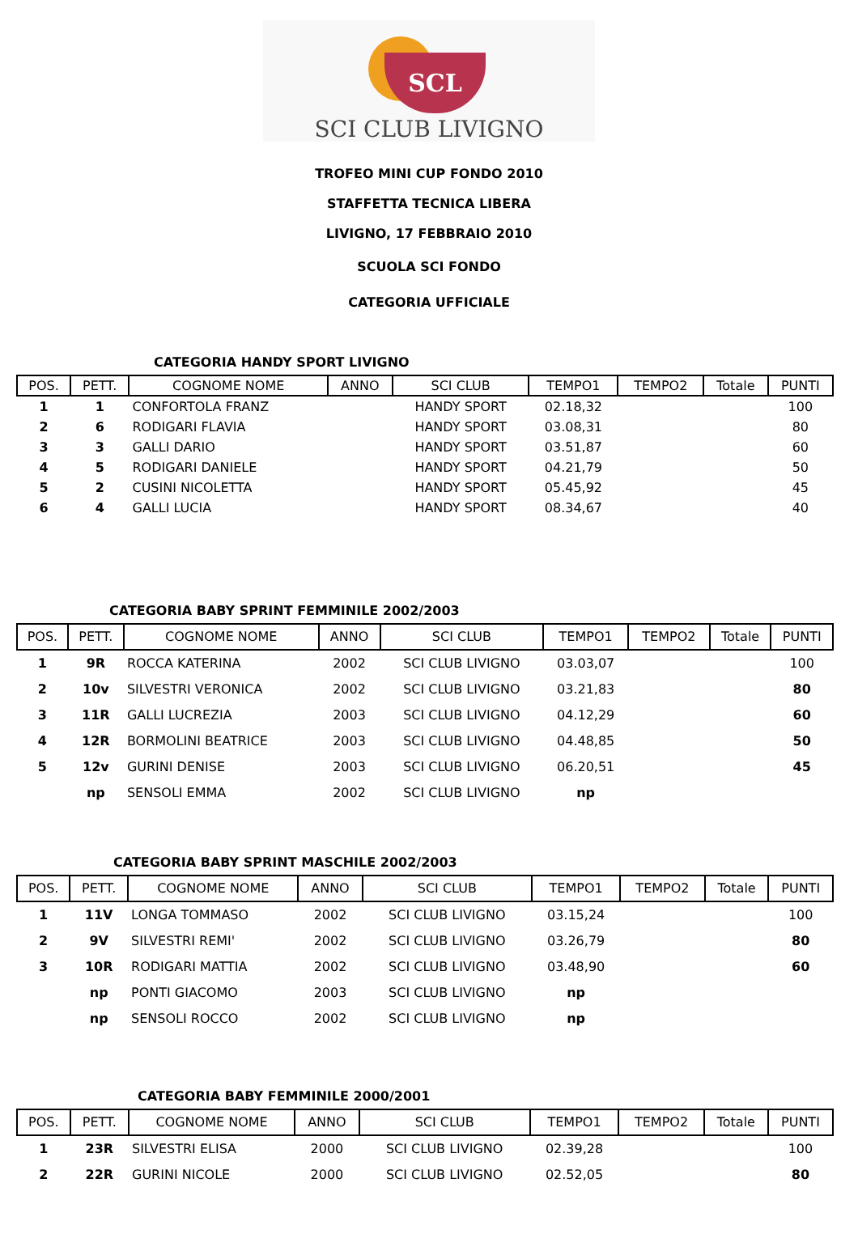SCL
SCI CLUB LIVIGNO
TROFEO MINI CUP FONDO 2010
STAFFETTA TECNICA LIBERA
LIVIGNO, 17 FEBBRAIO 2010
SCUOLA SCI FONDO
CATEGORIA UFFICIALE
CATEGORIA HANDY SPORT LIVIGNO
| POS. | PETT. | COGNOME NOME | ANNO | SCI CLUB | TEMPO1 | TEMPO2 | Totale | PUNTI |
| --- | --- | --- | --- | --- | --- | --- | --- | --- |
| 1 | 1 | CONFORTOLA FRANZ | | HANDY SPORT | 02.18,32 | | | 100 |
| 2 | 6 | RODIGARI FLAVIA | | HANDY SPORT | 03.08,31 | | | 80 |
| 3 | 3 | GALLI DARIO | | HANDY SPORT | 03.51,87 | | | 60 |
| 4 | 5 | RODIGARI DANIELE | | HANDY SPORT | 04.21,79 | | | 50 |
| 5 | 2 | CUSINI NICOLETTA | | HANDY SPORT | 05.45,92 | | | 45 |
| 6 | 4 | GALLI LUCIA | | HANDY SPORT | 08.34,67 | | | 40 |
CATEGORIA BABY SPRINT FEMMINILE 2002/2003
| POS. | PETT. | COGNOME NOME | ANNO | SCI CLUB | TEMPO1 | TEMPO2 | Totale | PUNTI |
| --- | --- | --- | --- | --- | --- | --- | --- | --- |
| 1 | 9R | ROCCA KATERINA | 2002 | SCI CLUB LIVIGNO | 03.03,07 | | | 100 |
| 2 | 10v | SILVESTRI VERONICA | 2002 | SCI CLUB LIVIGNO | 03.21,83 | | | 80 |
| 3 | 11R | GALLI LUCREZIA | 2003 | SCI CLUB LIVIGNO | 04.12,29 | | | 60 |
| 4 | 12R | BORMOLINI BEATRICE | 2003 | SCI CLUB LIVIGNO | 04.48,85 | | | 50 |
| 5 | 12v | GURINI DENISE | 2003 | SCI CLUB LIVIGNO | 06.20,51 | | | 45 |
| | np | SENSOLI EMMA | 2002 | SCI CLUB LIVIGNO | np | | | |
CATEGORIA BABY SPRINT MASCHILE 2002/2003
| POS. | PETT. | COGNOME NOME | ANNO | SCI CLUB | TEMPO1 | TEMPO2 | Totale | PUNTI |
| --- | --- | --- | --- | --- | --- | --- | --- | --- |
| 1 | 11V | LONGA TOMMASO | 2002 | SCI CLUB LIVIGNO | 03.15,24 | | | 100 |
| 2 | 9V | SILVESTRI REMI' | 2002 | SCI CLUB LIVIGNO | 03.26,79 | | | 80 |
| 3 | 10R | RODIGARI MATTIA | 2002 | SCI CLUB LIVIGNO | 03.48,90 | | | 60 |
| | np | PONTI GIACOMO | 2003 | SCI CLUB LIVIGNO | np | | | |
| | np | SENSOLI ROCCO | 2002 | SCI CLUB LIVIGNO | np | | | |
CATEGORIA BABY FEMMINILE 2000/2001
| POS. | PETT. | COGNOME NOME | ANNO | SCI CLUB | TEMPO1 | TEMPO2 | Totale | PUNTI |
| --- | --- | --- | --- | --- | --- | --- | --- | --- |
| 1 | 23R | SILVESTRI ELISA | 2000 | SCI CLUB LIVIGNO | 02.39,28 | | | 100 |
| 2 | 22R | GURINI NICOLE | 2000 | SCI CLUB LIVIGNO | 02.52,05 | | | 80 |